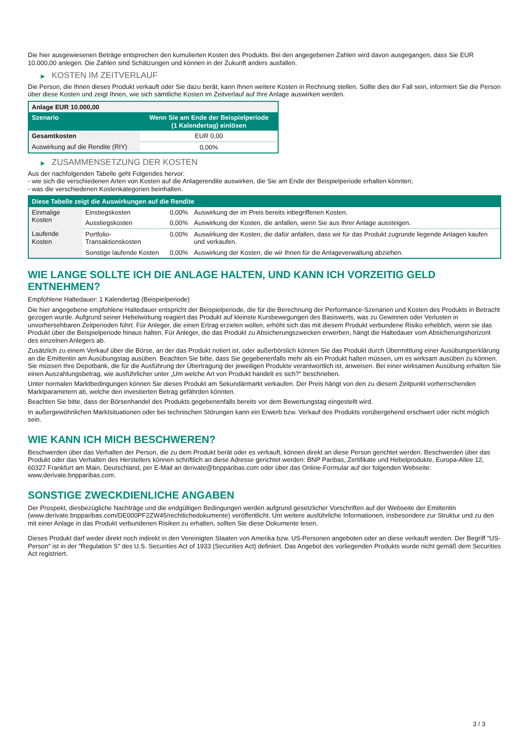Die hier ausgewiesenen Beträge entsprechen den kumulierten Kosten des Produkts. Bei den angegebenen Zahlen wird davon ausgegangen, dass Sie EUR 10.000,00 anlegen. Die Zahlen sind Schätzungen und können in der Zukunft anders ausfallen.
▶ KOSTEN IM ZEITVERLAUF
Die Person, die Ihnen dieses Produkt verkauft oder Sie dazu berät, kann Ihnen weitere Kosten in Rechnung stellen. Sollte dies der Fall sein, informiert Sie die Person über diese Kosten und zeigt Ihnen, wie sich sämtliche Kosten im Zeitverlauf auf Ihre Anlage auswirken werden.
| Anlage EUR 10.000,00 | |
| --- | --- |
| Szenario | Wenn Sie am Ende der Beispielperiode (1 Kalendertag) einlösen |
| Gesamtkosten | EUR 0,00 |
| Auswirkung auf die Rendite (RIY) | 0,00% |
▶ ZUSAMMENSETZUNG DER KOSTEN
Aus der nachfolgenden Tabelle geht Folgendes hervor:
- wie sich die verschiedenen Arten von Kosten auf die Anlagerendite auswirken, die Sie am Ende der Beispielperiode erhalten könnten;
- was die verschiedenen Kostenkategorien beinhalten.
| Diese Tabelle zeigt die Auswirkungen auf die Rendite | | | |
| --- | --- | --- | --- |
| Einmalige Kosten | Einstiegskosten | 0,00% | Auswirkung der im Preis bereits inbegriffenen Kosten. |
| | Ausstiegskosten | 0,00% | Auswirkung der Kosten, die anfallen, wenn Sie aus Ihrer Anlage aussteigen. |
| Laufende Kosten | Portfolio-Transaktionskosten | 0,00% | Auswirkung der Kosten, die dafür anfallen, dass wir für das Produkt zugrunde liegende Anlagen kaufen und verkaufen. |
| | Sonstige laufende Kosten | 0,00% | Auswirkung der Kosten, die wir Ihnen für die Anlageverwaltung abziehen. |
WIE LANGE SOLLTE ICH DIE ANLAGE HALTEN, UND KANN ICH VORZEITIG GELD ENTNEHMEN?
Empfohlene Haltedauer: 1 Kalendertag (Beispielperiode)
Die hier angegebene empfohlene Haltedauer entspricht der Beispielperiode, die für die Berechnung der Performance-Szenarien und Kosten des Produkts in Betracht gezogen wurde. Aufgrund seiner Hebelwirkung reagiert das Produkt auf kleinste Kursbewegungen des Basiswerts, was zu Gewinnen oder Verlusten in unvorhersehbaren Zeitperioden führt. Für Anleger, die einen Ertrag erzielen wollen, erhöht sich das mit diesem Produkt verbundene Risiko erheblich, wenn sie das Produkt über die Beispielperiode hinaus halten. Für Anleger, die das Produkt zu Absicherungszwecken erwerben, hängt die Haltedauer vom Absicherungshorizont des einzelnen Anlegers ab.
Zusätzlich zu einem Verkauf über die Börse, an der das Produkt notiert ist, oder außerbörslich können Sie das Produkt durch Übermittlung einer Ausübungserklärung an die Emittentin am Ausübungstag ausüben. Beachten Sie bitte, dass Sie gegebenenfalls mehr als ein Produkt halten müssen, um es wirksam ausüben zu können. Sie müssen Ihre Depotbank, die für die Ausführung der Übertragung der jeweiligen Produkte verantwortlich ist, anweisen. Bei einer wirksamen Ausübung erhalten Sie einen Auszahlungsbetrag, wie ausführlicher unter „Um welche Art von Produkt handelt es sich?“ beschrieben.
Unter normalen Marktbedingungen können Sie dieses Produkt am Sekundärmarkt verkaufen. Der Preis hängt von den zu diesem Zeitpunkt vorherrschenden Marktparametern ab, welche den investierten Betrag gefährden könnten.
Beachten Sie bitte, dass der Börsenhandel des Produkts gegebenenfalls bereits vor dem Bewertungstag eingestellt wird.
In außergewöhnlichen Marktsituationen oder bei technischen Störungen kann ein Erwerb bzw. Verkauf des Produkts vorübergehend erschwert oder nicht möglich sein.
WIE KANN ICH MICH BESCHWEREN?
Beschwerden über das Verhalten der Person, die zu dem Produkt berät oder es verkauft, können direkt an diese Person gerichtet werden. Beschwerden über das Produkt oder das Verhalten des Herstellers können schriftlich an diese Adresse gerichtet werden: BNP Paribas, Zertifikate und Hebelprodukte, Europa-Allee 12, 60327 Frankfurt am Main, Deutschland, per E-Mail an derivate@bnpparibas.com oder über das Online-Formular auf der folgenden Webseite: www.derivate.bnpparibas.com.
SONSTIGE ZWECKDIENLICHE ANGABEN
Der Prospekt, diesbezügliche Nachträge und die endgültigen Bedingungen werden aufgrund gesetzlicher Vorschriften auf der Webseite der Emittentin (www.derivate.bnpparibas.com/DE000PF2ZW45/rechtlichedokumente) veröffentlicht. Um weitere ausführliche Informationen, insbesondere zur Struktur und zu den mit einer Anlage in das Produkt verbundenen Risiken zu erhalten, sollten Sie diese Dokumente lesen.
Dieses Produkt darf weder direkt noch indirekt in den Vereinigten Staaten von Amerika bzw. US-Personen angeboten oder an diese verkauft werden. Der Begriff "US-Person" ist in der "Regulation S" des U.S. Securities Act of 1933 (Securities Act) definiert. Das Angebot des vorliegenden Produkts wurde nicht gemäß dem Securities Act registriert.
3 / 3